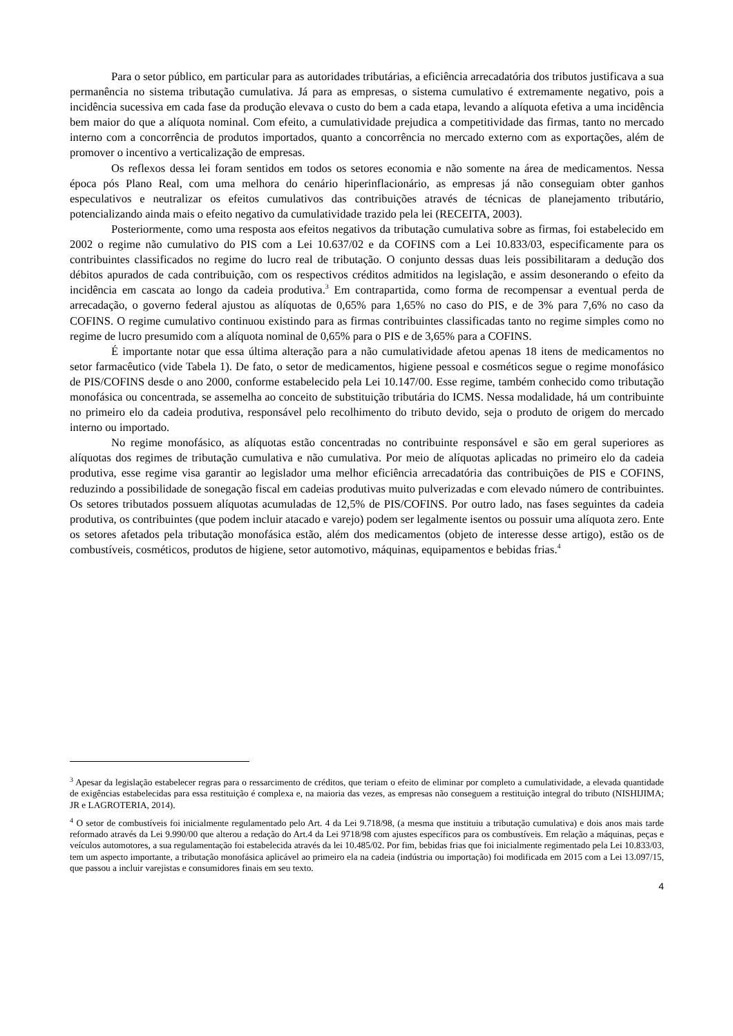Para o setor público, em particular para as autoridades tributárias, a eficiência arrecadatória dos tributos justificava a sua permanência no sistema tributação cumulativa. Já para as empresas, o sistema cumulativo é extremamente negativo, pois a incidência sucessiva em cada fase da produção elevava o custo do bem a cada etapa, levando a alíquota efetiva a uma incidência bem maior do que a alíquota nominal. Com efeito, a cumulatividade prejudica a competitividade das firmas, tanto no mercado interno com a concorrência de produtos importados, quanto a concorrência no mercado externo com as exportações, além de promover o incentivo a verticalização de empresas.
Os reflexos dessa lei foram sentidos em todos os setores economia e não somente na área de medicamentos. Nessa época pós Plano Real, com uma melhora do cenário hiperinflacionário, as empresas já não conseguiam obter ganhos especulativos e neutralizar os efeitos cumulativos das contribuições através de técnicas de planejamento tributário, potencializando ainda mais o efeito negativo da cumulatividade trazido pela lei (RECEITA, 2003).
Posteriormente, como uma resposta aos efeitos negativos da tributação cumulativa sobre as firmas, foi estabelecido em 2002 o regime não cumulativo do PIS com a Lei 10.637/02 e da COFINS com a Lei 10.833/03, especificamente para os contribuintes classificados no regime do lucro real de tributação. O conjunto dessas duas leis possibilitaram a dedução dos débitos apurados de cada contribuição, com os respectivos créditos admitidos na legislação, e assim desonerando o efeito da incidência em cascata ao longo da cadeia produtiva.<sup>3</sup> Em contrapartida, como forma de recompensar a eventual perda de arrecadação, o governo federal ajustou as alíquotas de 0,65% para 1,65% no caso do PIS, e de 3% para 7,6% no caso da COFINS. O regime cumulativo continuou existindo para as firmas contribuintes classificadas tanto no regime simples como no regime de lucro presumido com a alíquota nominal de 0,65% para o PIS e de 3,65% para a COFINS.
É importante notar que essa última alteração para a não cumulatividade afetou apenas 18 itens de medicamentos no setor farmacêutico (vide Tabela 1). De fato, o setor de medicamentos, higiene pessoal e cosméticos segue o regime monofásico de PIS/COFINS desde o ano 2000, conforme estabelecido pela Lei 10.147/00. Esse regime, também conhecido como tributação monofásica ou concentrada, se assemelha ao conceito de substituição tributária do ICMS. Nessa modalidade, há um contribuinte no primeiro elo da cadeia produtiva, responsável pelo recolhimento do tributo devido, seja o produto de origem do mercado interno ou importado.
No regime monofásico, as alíquotas estão concentradas no contribuinte responsável e são em geral superiores as alíquotas dos regimes de tributação cumulativa e não cumulativa. Por meio de alíquotas aplicadas no primeiro elo da cadeia produtiva, esse regime visa garantir ao legislador uma melhor eficiência arrecadatória das contribuições de PIS e COFINS, reduzindo a possibilidade de sonegação fiscal em cadeias produtivas muito pulverizadas e com elevado número de contribuintes. Os setores tributados possuem alíquotas acumuladas de 12,5% de PIS/COFINS. Por outro lado, nas fases seguintes da cadeia produtiva, os contribuintes (que podem incluir atacado e varejo) podem ser legalmente isentos ou possuir uma alíquota zero. Ente os setores afetados pela tributação monofásica estão, além dos medicamentos (objeto de interesse desse artigo), estão os de combustíveis, cosméticos, produtos de higiene, setor automotivo, máquinas, equipamentos e bebidas frias.<sup>4</sup>
<sup>3</sup> Apesar da legislação estabelecer regras para o ressarcimento de créditos, que teriam o efeito de eliminar por completo a cumulatividade, a elevada quantidade de exigências estabelecidas para essa restituição é complexa e, na maioria das vezes, as empresas não conseguem a restituição integral do tributo (NISHIJIMA; JR e LAGROTERIA, 2014).
<sup>4</sup> O setor de combustíveis foi inicialmente regulamentado pelo Art. 4 da Lei 9.718/98, (a mesma que instituiu a tributação cumulativa) e dois anos mais tarde reformado através da Lei 9.990/00 que alterou a redação do Art.4 da Lei 9718/98 com ajustes específicos para os combustíveis. Em relação a máquinas, peças e veículos automotores, a sua regulamentação foi estabelecida através da lei 10.485/02. Por fim, bebidas frias que foi inicialmente regimentado pela Lei 10.833/03, tem um aspecto importante, a tributação monofásica aplicável ao primeiro ela na cadeia (indústria ou importação) foi modificada em 2015 com a Lei 13.097/15, que passou a incluir varejistas e consumidores finais em seu texto.
4